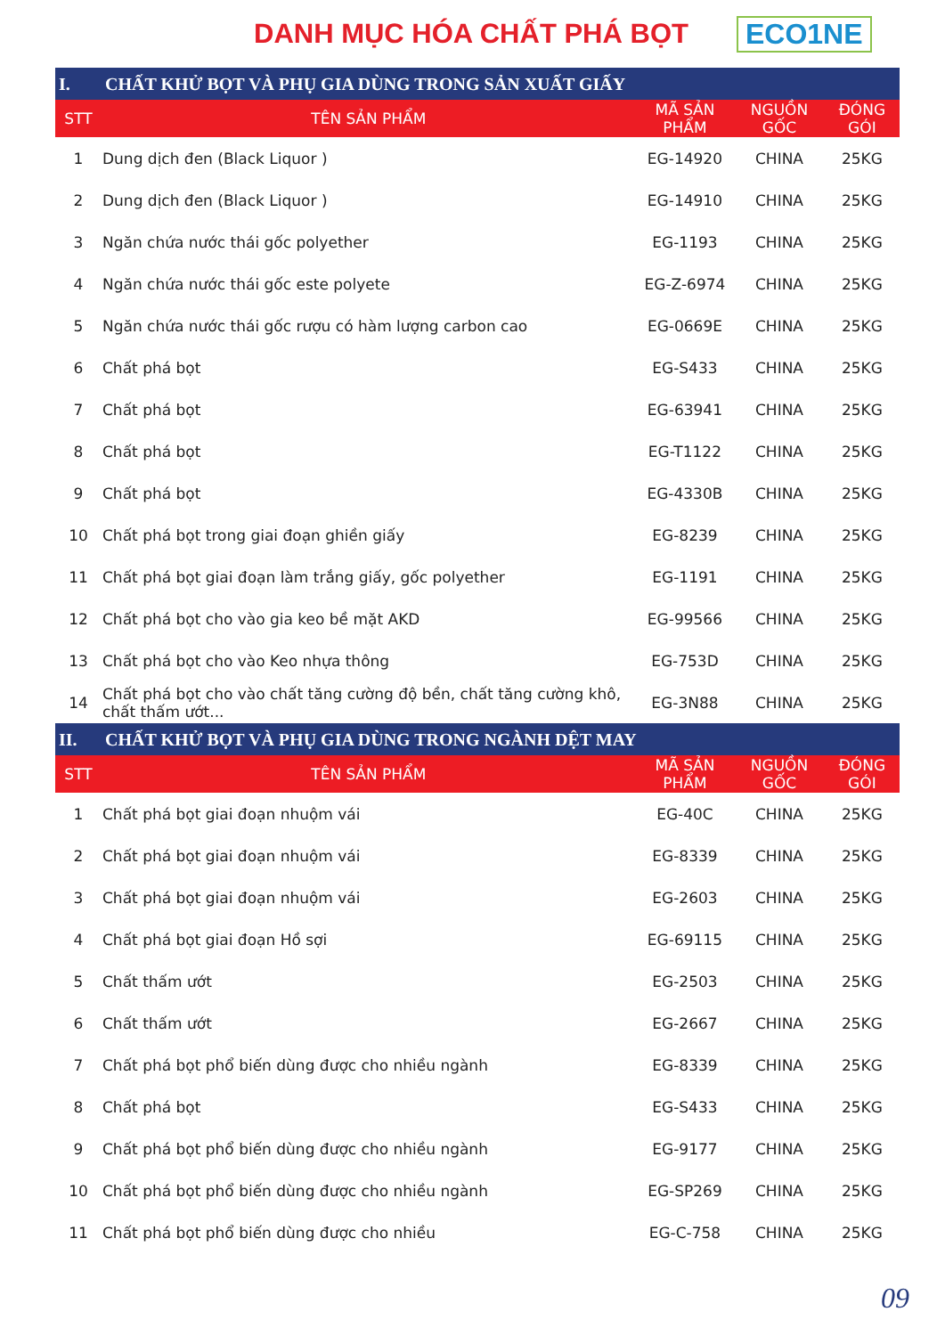DANH MỤC HÓA CHẤT PHÁ BỌT ECO1NE
| I. | CHẤT KHỬ BỌT VÀ PHỤ GIA DÙNG TRONG SẢN XUẤT GIẤY | | | |
| --- | --- | --- | --- | --- |
| STT | TÊN SẢN PHẨM | MÃ SẢN PHẨM | NGUỒN GỐC | ĐÓNG GÓI |
| 1 | Dung dịch đen (Black Liquor ) | EG-14920 | CHINA | 25KG |
| 2 | Dung dịch đen (Black Liquor ) | EG-14910 | CHINA | 25KG |
| 3 | Ngăn chứa nước thái gốc polyether | EG-1193 | CHINA | 25KG |
| 4 | Ngăn chứa nước thái gốc este polyete | EG-Z-6974 | CHINA | 25KG |
| 5 | Ngăn chứa nước thái gốc rượu có hàm lượng carbon cao | EG-0669E | CHINA | 25KG |
| 6 | Chất phá bọt | EG-S433 | CHINA | 25KG |
| 7 | Chất phá bọt | EG-63941 | CHINA | 25KG |
| 8 | Chất phá bọt | EG-T1122 | CHINA | 25KG |
| 9 | Chất phá bọt | EG-4330B | CHINA | 25KG |
| 10 | Chất phá bọt trong giai đoạn ghiền giấy | EG-8239 | CHINA | 25KG |
| 11 | Chất phá bọt giai đoạn làm trắng giấy, gốc polyether | EG-1191 | CHINA | 25KG |
| 12 | Chất phá bọt cho vào gia keo bề mặt AKD | EG-99566 | CHINA | 25KG |
| 13 | Chất phá bọt cho vào Keo nhựa thông | EG-753D | CHINA | 25KG |
| 14 | Chất phá bọt cho vào chất tăng cường độ bền, chất tăng cường khô, chất thấm ướt... | EG-3N88 | CHINA | 25KG |
| II. | CHẤT KHỬ BỌT VÀ PHỤ GIA DÙNG TRONG NGÀNH DỆT MAY | | | |
| STT | TÊN SẢN PHẨM | MÃ SẢN PHẨM | NGUỒN GỐC | ĐÓNG GÓI |
| 1 | Chất phá bọt giai đoạn nhuộm vái | EG-40C | CHINA | 25KG |
| 2 | Chất phá bọt giai đoạn nhuộm vái | EG-8339 | CHINA | 25KG |
| 3 | Chất phá bọt giai đoạn nhuộm vái | EG-2603 | CHINA | 25KG |
| 4 | Chất phá bọt giai đoạn Hồ sợi | EG-69115 | CHINA | 25KG |
| 5 | Chất thấm ướt | EG-2503 | CHINA | 25KG |
| 6 | Chất thấm ướt | EG-2667 | CHINA | 25KG |
| 7 | Chất phá bọt phổ biến dùng được cho nhiều ngành | EG-8339 | CHINA | 25KG |
| 8 | Chất phá bọt | EG-S433 | CHINA | 25KG |
| 9 | Chất phá bọt phổ biến dùng được cho nhiều ngành | EG-9177 | CHINA | 25KG |
| 10 | Chất phá bọt phổ biến dùng được cho nhiều ngành | EG-SP269 | CHINA | 25KG |
| 11 | Chất phá bọt phổ biến dùng được cho nhiều | EG-C-758 | CHINA | 25KG |
09